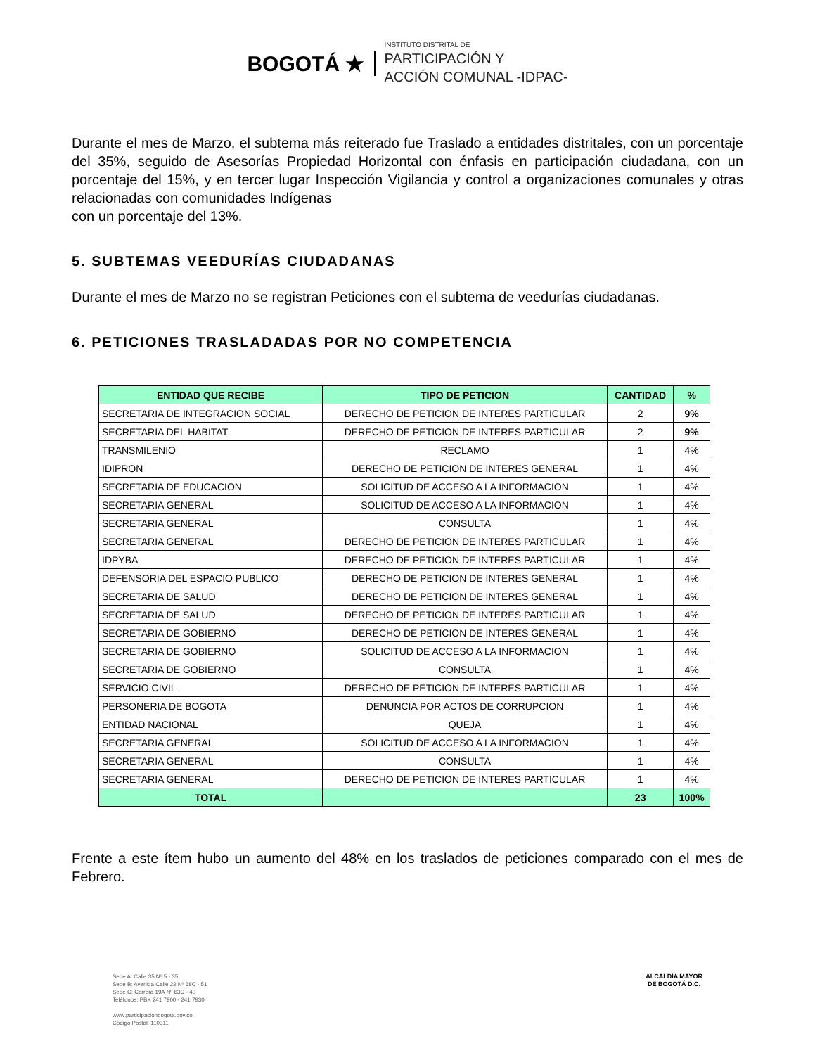BOGOTÁ ★
INSTITUTO DISTRITAL DE
PARTICIPACIÓN Y
ACCIÓN COMUNAL -IDPAC-
Durante el mes de Marzo, el subtema más reiterado fue Traslado a entidades distritales, con un porcentaje del 35%, seguido de Asesorías Propiedad Horizontal con énfasis en participación ciudadana, con un porcentaje del 15%, y en tercer lugar Inspección Vigilancia y control a organizaciones comunales y otras relacionadas con comunidades Indígenas
con un porcentaje del 13%.
5. SUBTEMAS VEEDURÍAS CIUDADANAS
Durante el mes de Marzo no se registran Peticiones con el subtema de veedurías ciudadanas.
6. PETICIONES TRASLADADAS POR NO COMPETENCIA
| ENTIDAD QUE RECIBE | TIPO DE PETICION | CANTIDAD | % |
| --- | --- | --- | --- |
| SECRETARIA DE INTEGRACION SOCIAL | DERECHO DE PETICION DE INTERES PARTICULAR | 2 | 9% |
| SECRETARIA DEL HABITAT | DERECHO DE PETICION DE INTERES PARTICULAR | 2 | 9% |
| TRANSMILENIO | RECLAMO | 1 | 4% |
| IDIPRON | DERECHO DE PETICION DE INTERES GENERAL | 1 | 4% |
| SECRETARIA DE EDUCACION | SOLICITUD DE ACCESO A LA INFORMACION | 1 | 4% |
| SECRETARIA GENERAL | SOLICITUD DE ACCESO A LA INFORMACION | 1 | 4% |
| SECRETARIA GENERAL | CONSULTA | 1 | 4% |
| SECRETARIA GENERAL | DERECHO DE PETICION DE INTERES PARTICULAR | 1 | 4% |
| IDPYBA | DERECHO DE PETICION DE INTERES PARTICULAR | 1 | 4% |
| DEFENSORIA DEL ESPACIO PUBLICO | DERECHO DE PETICION DE INTERES GENERAL | 1 | 4% |
| SECRETARIA DE SALUD | DERECHO DE PETICION DE INTERES GENERAL | 1 | 4% |
| SECRETARIA DE SALUD | DERECHO DE PETICION DE INTERES PARTICULAR | 1 | 4% |
| SECRETARIA DE GOBIERNO | DERECHO DE PETICION DE INTERES GENERAL | 1 | 4% |
| SECRETARIA DE GOBIERNO | SOLICITUD DE ACCESO A LA INFORMACION | 1 | 4% |
| SECRETARIA DE GOBIERNO | CONSULTA | 1 | 4% |
| SERVICIO CIVIL | DERECHO DE PETICION DE INTERES PARTICULAR | 1 | 4% |
| PERSONERIA DE BOGOTA | DENUNCIA POR ACTOS DE CORRUPCION | 1 | 4% |
| ENTIDAD NACIONAL | QUEJA | 1 | 4% |
| SECRETARIA GENERAL | SOLICITUD DE ACCESO A LA INFORMACION | 1 | 4% |
| SECRETARIA GENERAL | CONSULTA | 1 | 4% |
| SECRETARIA GENERAL | DERECHO DE PETICION DE INTERES PARTICULAR | 1 | 4% |
| TOTAL | | 23 | 100% |
Frente a este ítem hubo un aumento del 48% en los traslados de peticiones comparado con el mes de Febrero.
Sede A: Calle 35 Nº 5 - 35
Sede B: Avenida Calle 22 Nº 68C - 51
Sede C: Carrera 19A Nº 63C - 40
Teléfonos: PBX 241 7900 - 241 7930
www.participacionbogota.gov.co
Código Postal: 110311
ALCALDÍA MAYOR
DE BOGOTÁ D.C.